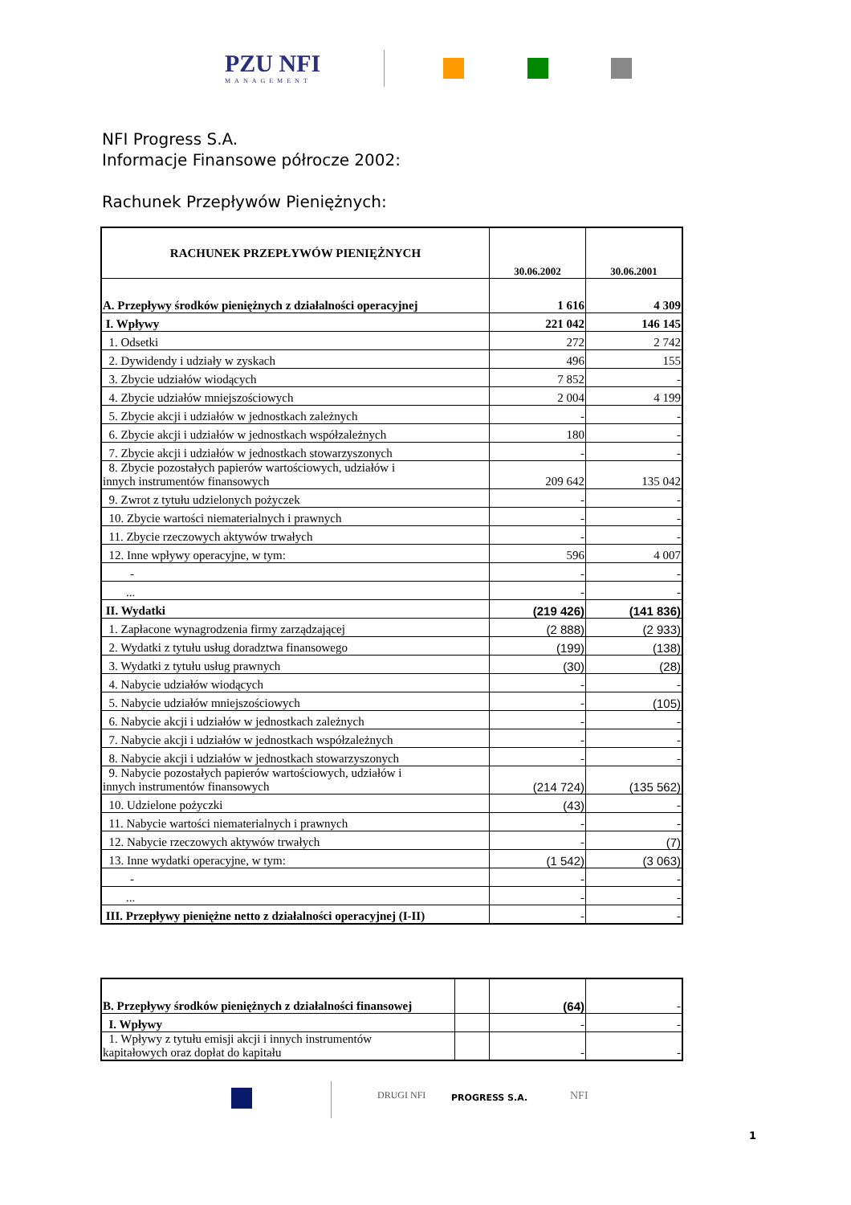PZU NFI
MANAGEMENT
NFI Progress S.A.
Informacje Finansowe półrocze 2002:
Rachunek Przepływów Pieniężnych:
| RACHUNEK PRZEPŁYWÓW PIENIĘŻNYCH | 30.06.2002 | 30.06.2001 |
| A. Przepływy środków pieniężnych z działalności operacyjnej | 1 616 | 4 309 |
| I. Wpływy | 221 042 | 146 145 |
| 1. Odsetki | 272 | 2 742 |
| 2. Dywidendy i udziały w zyskach | 496 | 155 |
| 3. Zbycie udziałów wiodących | 7 852 | - |
| 4. Zbycie udziałów mniejszościowych | 2 004 | 4 199 |
| 5. Zbycie akcji i udziałów w jednostkach zależnych | - | - |
| 6. Zbycie akcji i udziałów w jednostkach współzależnych | 180 | - |
| 7. Zbycie akcji i udziałów w jednostkach stowarzyszonych | - | - |
| 8. Zbycie pozostałych papierów wartościowych, udziałów i innych instrumentów finansowych | 209 642 | 135 042 |
| 9. Zwrot z tytułu udzielonych pożyczek | - | - |
| 10. Zbycie wartości niematerialnych i prawnych | - | - |
| 11. Zbycie rzeczowych aktywów trwałych | - | - |
| 12. Inne wpływy operacyjne, w tym: | 596 | 4 007 |
| - | - | - |
| ... | - | - |
| II. Wydatki | (219 426) | (141 836) |
| 1. Zapłacone wynagrodzenia firmy zarządzającej | (2 888) | (2 933) |
| 2. Wydatki z tytułu usług doradztwa finansowego | (199) | (138) |
| 3. Wydatki z tytułu usług prawnych | (30) | (28) |
| 4. Nabycie udziałów wiodących | - | - |
| 5. Nabycie udziałów mniejszościowych | - | (105) |
| 6. Nabycie akcji i udziałów w jednostkach zależnych | - | - |
| 7. Nabycie akcji i udziałów w jednostkach współzależnych | - | - |
| 8. Nabycie akcji i udziałów w jednostkach stowarzyszonych | - | - |
| 9. Nabycie pozostałych papierów wartościowych, udziałów i innych instrumentów finansowych | (214 724) | (135 562) |
| 10. Udzielone pożyczki | (43) | - |
| 11. Nabycie wartości niematerialnych i prawnych | - | - |
| 12. Nabycie rzeczowych aktywów trwałych | - | (7) |
| 13. Inne wydatki operacyjne, w tym: | (1 542) | (3 063) |
| - | - | - |
| ... | - | - |
| III. Przepływy pieniężne netto z działalności operacyjnej (I-II) | - | - |
| B. Przepływy środków pieniężnych z działalności finansowej | | (64) | - |
| I. Wpływy | | - | - |
| 1. Wpływy z tytułu emisji akcji i innych instrumentów kapitałowych oraz dopłat do kapitału | | - | - |
DRUGI NFI PROGRESS S.A. NFI
1